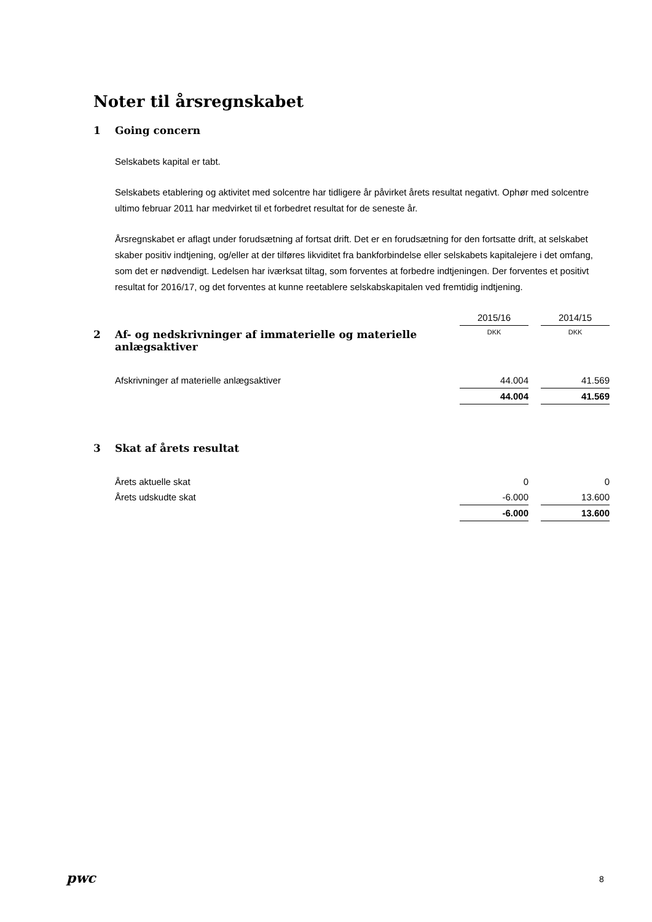Noter til årsregnskabet
1 Going concern
Selskabets kapital er tabt.
Selskabets etablering og aktivitet med solcentre har tidligere år påvirket årets resultat negativt. Ophør med solcentre ultimo februar 2011 har medvirket til et forbedret resultat for de seneste år.
Årsregnskabet er aflagt under forudsætning af fortsat drift. Det er en forudsætning for den fortsatte drift, at selskabet skaber positiv indtjening, og/eller at der tilføres likviditet fra bankforbindelse eller selskabets kapitalejere i det omfang, som det er nødvendigt. Ledelsen har iværksat tiltag, som forventes at forbedre indtjeningen. Der forventes et positivt resultat for 2016/17, og det forventes at kunne reetablere selskabskapitalen ved fremtidig indtjening.
| | 2015/16 | | 2014/15 |
| 2 Af- og nedskrivninger af immaterielle og materielle anlægsaktiver | DKK | | DKK |
| Afskrivninger af materielle anlægsaktiver | 44.004 | | 41.569 |
| | 44.004 | | 41.569 |
| 3 Skat af årets resultat | | | |
| Årets aktuelle skat | 0 | | 0 |
| Årets udskudte skat | -6.000 | | 13.600 |
| | -6.000 | | 13.600 |
pwc 8